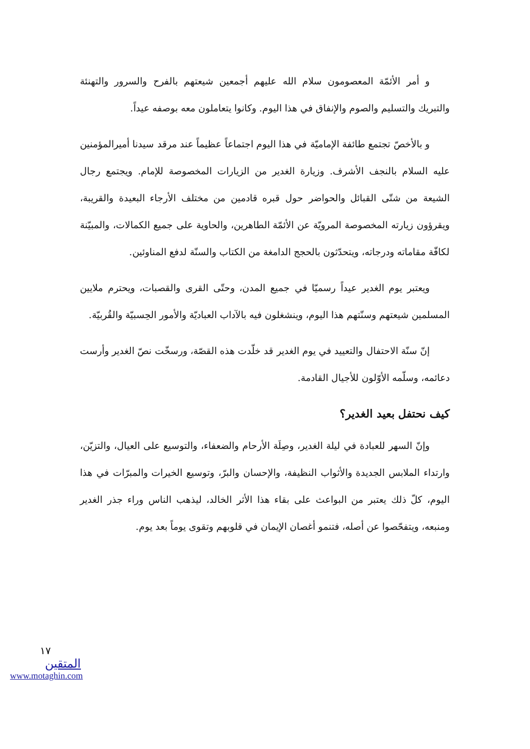و أمر الأئمّة المعصومون سلام الله عليهم أجمعين شيعتهم بالفرح والسرور والتهنئة والتبريك والتسليم والصوم والإنفاق في هذا اليوم. وكانوا يتعاملون معه بوصفه عيداً.
و بالأخصّ تجتمع طائفة الإماميّة في هذا اليوم اجتماعاً عظيماً عند مرقد سيدنا أميرالمؤمنين عليه السلام بالنجف الأشرف. وزيارة الغدير من الزيارات المخصوصة للإمام. ويجتمع رجال الشيعة من شتّى القبائل والحواضر حول قبره قادمين من مختلف الأرجاء البعيدة والقريبة، ويقرؤون زيارته المخصوصة المرويّة عن الأئمّة الطاهرين، والحاوية على جميع الكمالات، والمبيّنة لكافّة مقاماته ودرجاته، ويتحدّثون بالحجج الدامغة من الكتاب والسنّة لدفع المناوئين.
ويعتبر يوم الغدير عيداً رسميّا في جميع المدن، وحتّى القرى والقصبات، ويحترم ملايين المسلمين شيعتهم وسنّتهم هذا اليوم، وينشغلون فيه بالآداب العباديّة والأمور الحِسبيّة والقُربيّة.
إنّ سنّة الاحتفال والتعييد في يوم الغدير قد خلّدت هذه القصّة، ورسخّت نصّ الغدير وأرست دعائمه، وسلّمه الأوّلون للأجيال القادمة.
كيف نحتفل بعيد الغدير؟
وإنّ السهر للعبادة في ليلة الغدير، وصِلَة الأرحام والضعفاء، والتوسيع على العيال، والتزيّن، وارتداء الملابس الجديدة والأثواب النظيفة، والإحسان والبرّ، وتوسيع الخيرات والمبرّات في هذا اليوم، كلّ ذلك يعتبر من البواعث على بقاء هذا الأثر الخالد، ليذهب الناس وراء جذر الغدير ومنبعه، ويتفحّصوا عن أصله، فتنمو أغصان الإيمان في قلوبهم وتقوى يوماً بعد يوم.
١٧
المتقين
www.motaghin.com